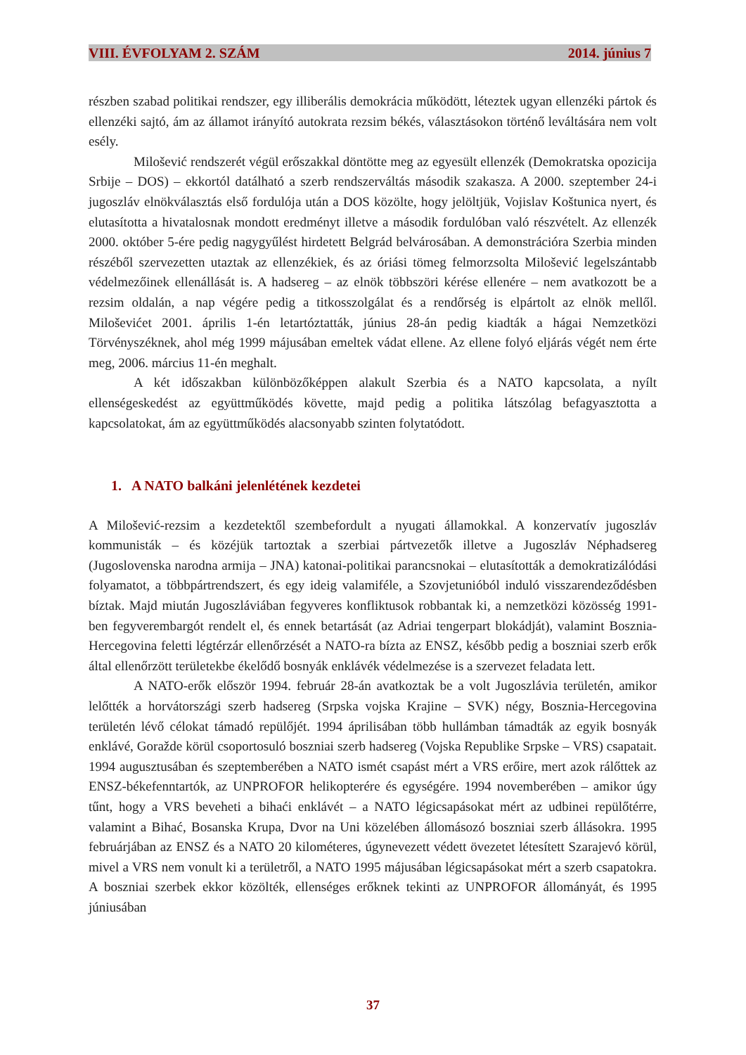VIII. ÉVFOLYAM 2. SZÁM 2014. június 7
részben szabad politikai rendszer, egy illiberális demokrácia működött, léteztek ugyan ellenzéki pártok és ellenzéki sajtó, ám az államot irányító autokrata rezsim békés, választásokon történő leváltására nem volt esély.
Milošević rendszerét végül erőszakkal döntötte meg az egyesült ellenzék (Demokratska opozicija Srbije – DOS) – ekkortól datálható a szerb rendszerváltás második szakasza. A 2000. szeptember 24-i jugoszláv elnökválasztás első fordulója után a DOS közölte, hogy jelöltjük, Vojislav Koštunica nyert, és elutasította a hivatalosnak mondott eredményt illetve a második fordulóban való részvételt. Az ellenzék 2000. október 5-ére pedig nagygyűlést hirdetett Belgrád belvárosában. A demonstrációra Szerbia minden részéből szervezetten utaztak az ellenzékiek, és az óriási tömeg felmorzsolta Milošević legelszántabb védelmezőinek ellenállását is. A hadsereg – az elnök többszöri kérése ellenére – nem avatkozott be a rezsim oldalán, a nap végére pedig a titkosszolgálat és a rendőrség is elpártolt az elnök mellől. Miloševićet 2001. április 1-én letartóztatták, június 28-án pedig kiadták a hágai Nemzetközi Törvényszéknek, ahol még 1999 májusában emeltek vádat ellene. Az ellene folyó eljárás végét nem érte meg, 2006. március 11-én meghalt.
A két időszakban különbözőképpen alakult Szerbia és a NATO kapcsolata, a nyílt ellenségeskedést az együttműködés követte, majd pedig a politika látszólag befagyasztotta a kapcsolatokat, ám az együttműködés alacsonyabb szinten folytatódott.
1. A NATO balkáni jelenlétének kezdetei
A Milošević-rezsim a kezdetektől szembefordult a nyugati államokkal. A konzervatív jugoszláv kommunisták – és közéjük tartoztak a szerbiai pártvezetők illetve a Jugoszláv Néphadsereg (Jugoslovenska narodna armija – JNA) katonai-politikai parancsnokai – elutasították a demokratizálódási folyamatot, a többpártrendszert, és egy ideig valamiféle, a Szovjetunióból induló visszarendeződésben bíztak. Majd miután Jugoszláviában fegyveres konfliktusok robbantak ki, a nemzetközi közösség 1991-ben fegyverembargót rendelt el, és ennek betartását (az Adriai tengerpart blokádját), valamint Bosznia-Hercegovina feletti légtérzár ellenőrzését a NATO-ra bízta az ENSZ, később pedig a boszniai szerb erők által ellenőrzött területekbe ékelődő bosnyák enklávék védelmezése is a szervezet feladata lett.
A NATO-erők először 1994. február 28-án avatkoztak be a volt Jugoszlávia területén, amikor lelőtték a horvátországi szerb hadsereg (Srpska vojska Krajine – SVK) négy, Bosznia-Hercegovina területén lévő célokat támadó repülőjét. 1994 áprilisában több hullámban támadták az egyik bosnyák enklávé, Goražde körül csoportosuló boszniai szerb hadsereg (Vojska Republike Srpske – VRS) csapatait. 1994 augusztusában és szeptemberében a NATO ismét csapást mért a VRS erőire, mert azok rálőttek az ENSZ-békefenntartók, az UNPROFOR helikopterére és egységére. 1994 novemberében – amikor úgy tűnt, hogy a VRS beveheti a bihaći enklávét – a NATO légicsapásokat mért az udbinei repülőtérre, valamint a Bihać, Bosanska Krupa, Dvor na Uni közelében állomásozó boszniai szerb állásokra. 1995 februárjában az ENSZ és a NATO 20 kilométeres, úgynevezett védett övezetet létesített Szarajevó körül, mivel a VRS nem vonult ki a területről, a NATO 1995 májusában légicsapásokat mért a szerb csapatokra. A boszniai szerbek ekkor közölték, ellenséges erőknek tekinti az UNPROFOR állományát, és 1995 júniusában
37